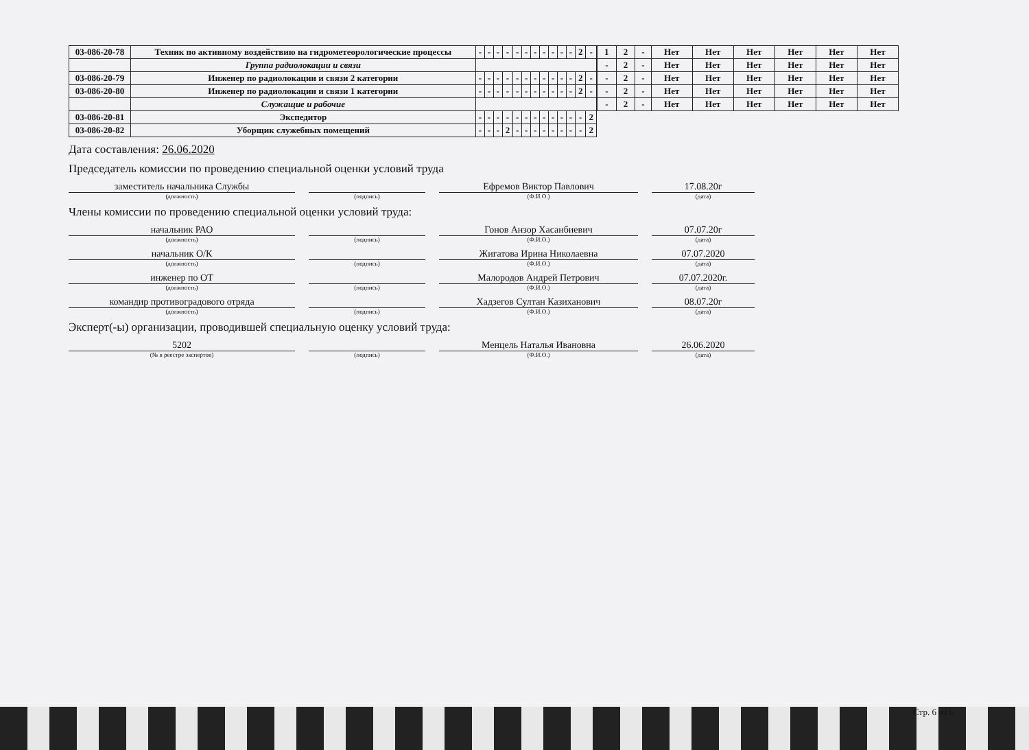| 03-086-20-78 | Техник по активному воздействию на гидрометеорологические процессы | - | - | - | - | - | - | - | - | - | - | - | 2 | - |
| | Группа радиолокации и связи | | | | | | | | | | | | | |
| 03-086-20-79 | Инженер по радиолокации и связи 2 категории | - | - | - | - | - | - | - | - | - | - | - | 2 | - |
| 03-086-20-80 | Инженер по радиолокации и связи 1 категории | - | - | - | - | - | - | - | - | - | - | - | 2 | - |
| | Служащие и рабочие | | | | | | | | | | | | | |
| 03-086-20-81 | Экспедитор | - | - | - | - | - | - | - | - | - | - | - | - | 2 |
| 03-086-20-82 | Уборщик служебных помещений | - | - | - | 2 | - | - | - | - | - | - | - | - | 2 |
| 1 | 2 | - | Нет | Нет | Нет | Нет | Нет | Нет |
| - | 2 | - | Нет | Нет | Нет | Нет | Нет | Нет |
| - | 2 | - | Нет | Нет | Нет | Нет | Нет | Нет |
| - | 2 | - | Нет | Нет | Нет | Нет | Нет | Нет |
| - | 2 | - | Нет | Нет | Нет | Нет | Нет | Нет |
Дата составления: 26.06.2020
Председатель комиссии по проведению специальной оценки условий труда
заместитель начальника Службы
Ефремов Виктор Павлович
17.08.20г
(должность) (подпись) (Ф.И.О.) (дата)
Члены комиссии по проведению специальной оценки условий труда:
начальник РАО
Гонов Анзор Хасанбиевич
07.07.20г
(должность) (подпись) (Ф.И.О.) (дата)
начальник О/К
Жигатова Ирина Николаевна
07.07.2020
(должность) (подпись) (Ф.И.О.) (дата)
инженер по ОТ
Малородов Андрей Петрович
07.07.2020г.
(должность) (подпись) (Ф.И.О.) (дата)
командир противоградового отряда
Хадзегов Султан Казиханович
08.07.20г
(должность) (подпись) (Ф.И.О.) (дата)
Эксперт(-ы) организации, проводившей специальную оценку условий труда:
5202
Менцель Наталья Ивановна
26.06.2020
(№ в реестре экспертов) (подпись) (Ф.И.О.) (дата)
Стр. 6 из 6